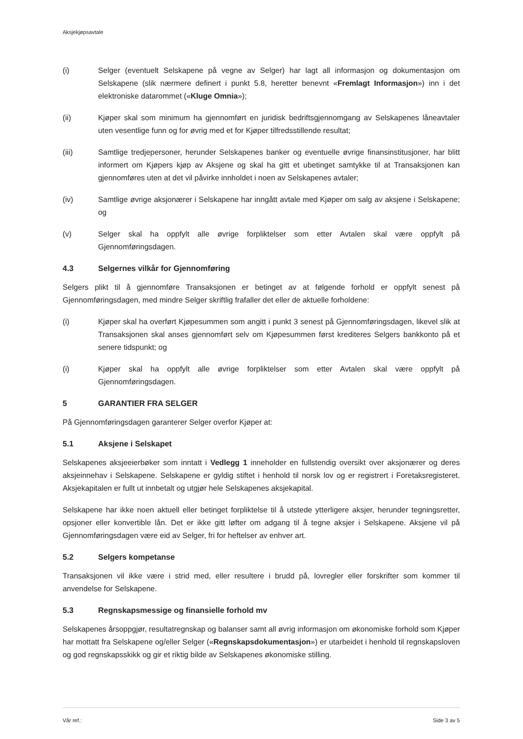Aksjekjøpsavtale
(i) Selger (eventuelt Selskapene på vegne av Selger) har lagt all informasjon og dokumentasjon om Selskapene (slik nærmere definert i punkt 5.8, heretter benevnt «Fremlagt Informasjon») inn i det elektroniske datarommet («Kluge Omnia»);
(ii) Kjøper skal som minimum ha gjennomført en juridisk bedriftsgjennomgang av Selskapenes låneavtaler uten vesentlige funn og for øvrig med et for Kjøper tilfredsstillende resultat;
(iii) Samtlige tredjepersoner, herunder Selskapenes banker og eventuelle øvrige finansinstitusjoner, har blitt informert om Kjøpers kjøp av Aksjene og skal ha gitt et ubetinget samtykke til at Transaksjonen kan gjennomføres uten at det vil påvirke innholdet i noen av Selskapenes avtaler;
(iv) Samtlige øvrige aksjonærer i Selskapene har inngått avtale med Kjøper om salg av aksjene i Selskapene; og
(v) Selger skal ha oppfylt alle øvrige forpliktelser som etter Avtalen skal være oppfylt på Gjennomføringsdagen.
4.3 Selgernes vilkår for Gjennomføring
Selgers plikt til å gjennomføre Transaksjonen er betinget av at følgende forhold er oppfylt senest på Gjennomføringsdagen, med mindre Selger skriftlig frafaller det eller de aktuelle forholdene:
(i) Kjøper skal ha overført Kjøpesummen som angitt i punkt 3 senest på Gjennomføringsdagen, likevel slik at Transaksjonen skal anses gjennomført selv om Kjøpesummen først krediteres Selgers bankkonto på et senere tidspunkt; og
(i) Kjøper skal ha oppfylt alle øvrige forpliktelser som etter Avtalen skal være oppfylt på Gjennomføringsdagen.
5 GARANTIER FRA SELGER
På Gjennomføringsdagen garanterer Selger overfor Kjøper at:
5.1 Aksjene i Selskapet
Selskapenes aksjeeierbøker som inntatt i Vedlegg 1 inneholder en fullstendig oversikt over aksjonærer og deres aksjeinnehav i Selskapene. Selskapene er gyldig stiftet i henhold til norsk lov og er registrert i Foretaksregisteret. Aksjekapitalen er fullt ut innbetalt og utgjør hele Selskapenes aksjekapital.
Selskapene har ikke noen aktuell eller betinget forpliktelse til å utstede ytterligere aksjer, herunder tegningsretter, opsjoner eller konvertible lån. Det er ikke gitt løfter om adgang til å tegne aksjer i Selskapene. Aksjene vil på Gjennomføringsdagen være eid av Selger, fri for heftelser av enhver art.
5.2 Selgers kompetanse
Transaksjonen vil ikke være i strid med, eller resultere i brudd på, lovregler eller forskrifter som kommer til anvendelse for Selskapene.
5.3 Regnskapsmessige og finansielle forhold mv
Selskapenes årsoppgjør, resultatregnskap og balanser samt all øvrig informasjon om økonomiske forhold som Kjøper har mottatt fra Selskapene og/eller Selger («Regnskapsdokumentasjon») er utarbeidet i henhold til regnskapsloven og god regnskapsskikk og gir et riktig bilde av Selskapenes økonomiske stilling.
Vår ref.: Side 3 av 5